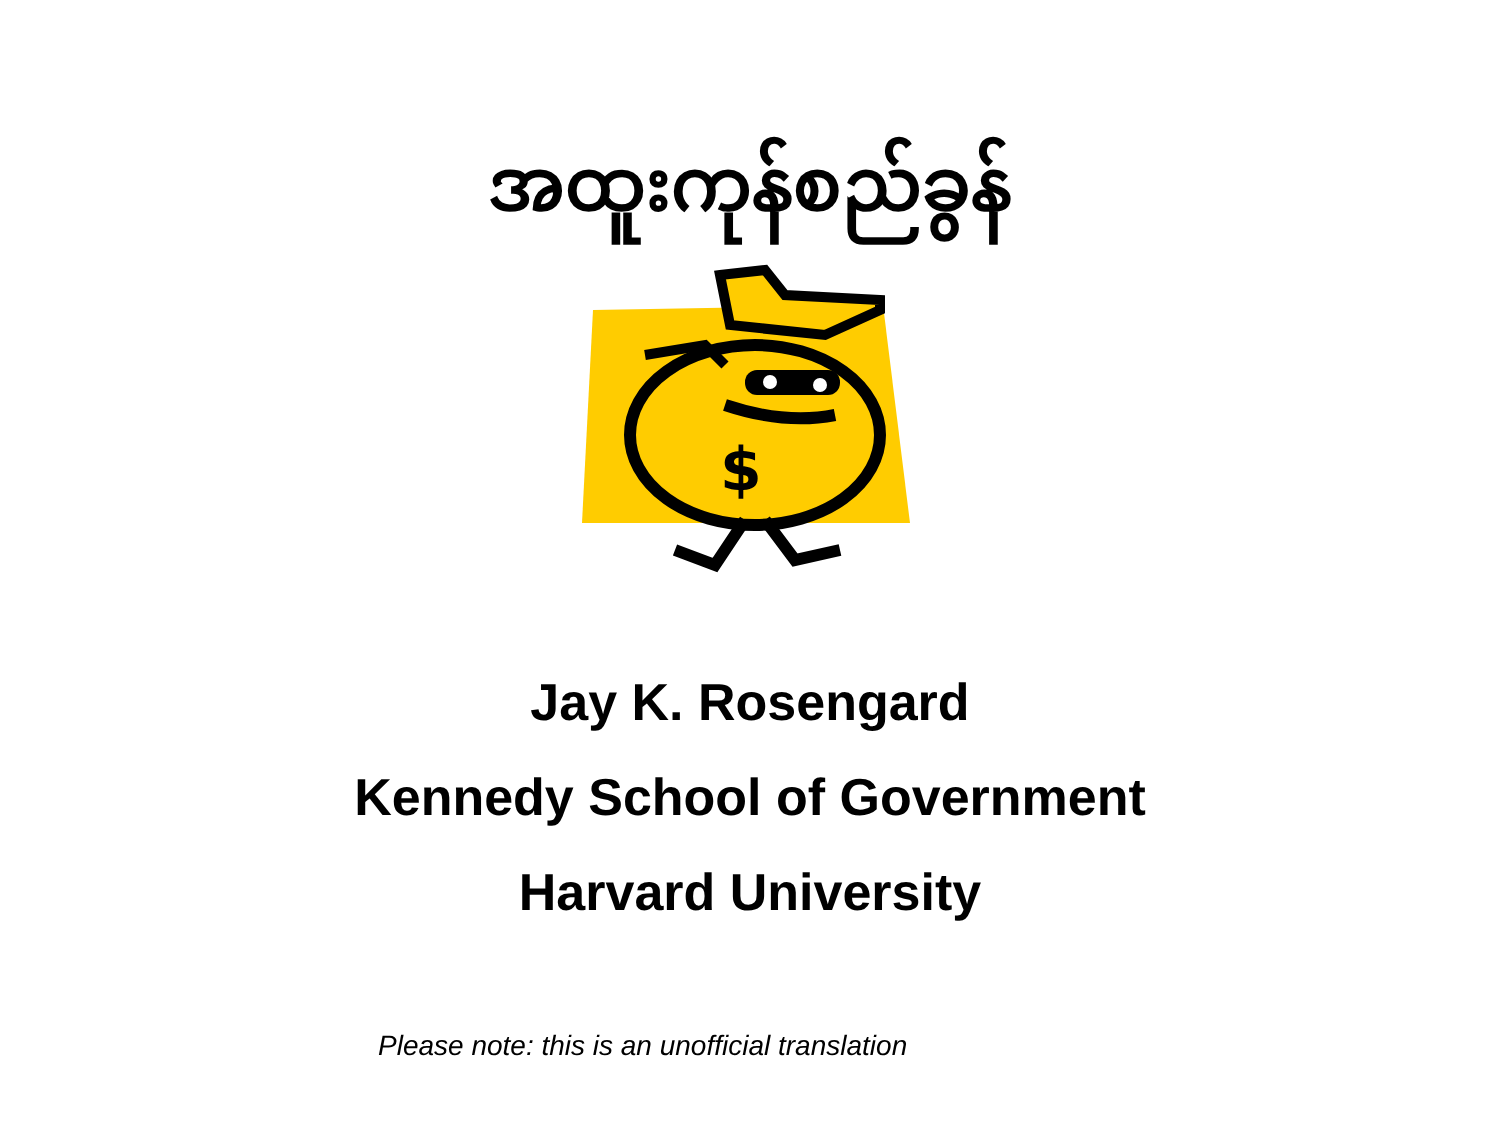အထူးကုန်စည်ခွန်
$
Jay K. Rosengard
Kennedy School of Government
Harvard University
Please note: this is an unofficial translation